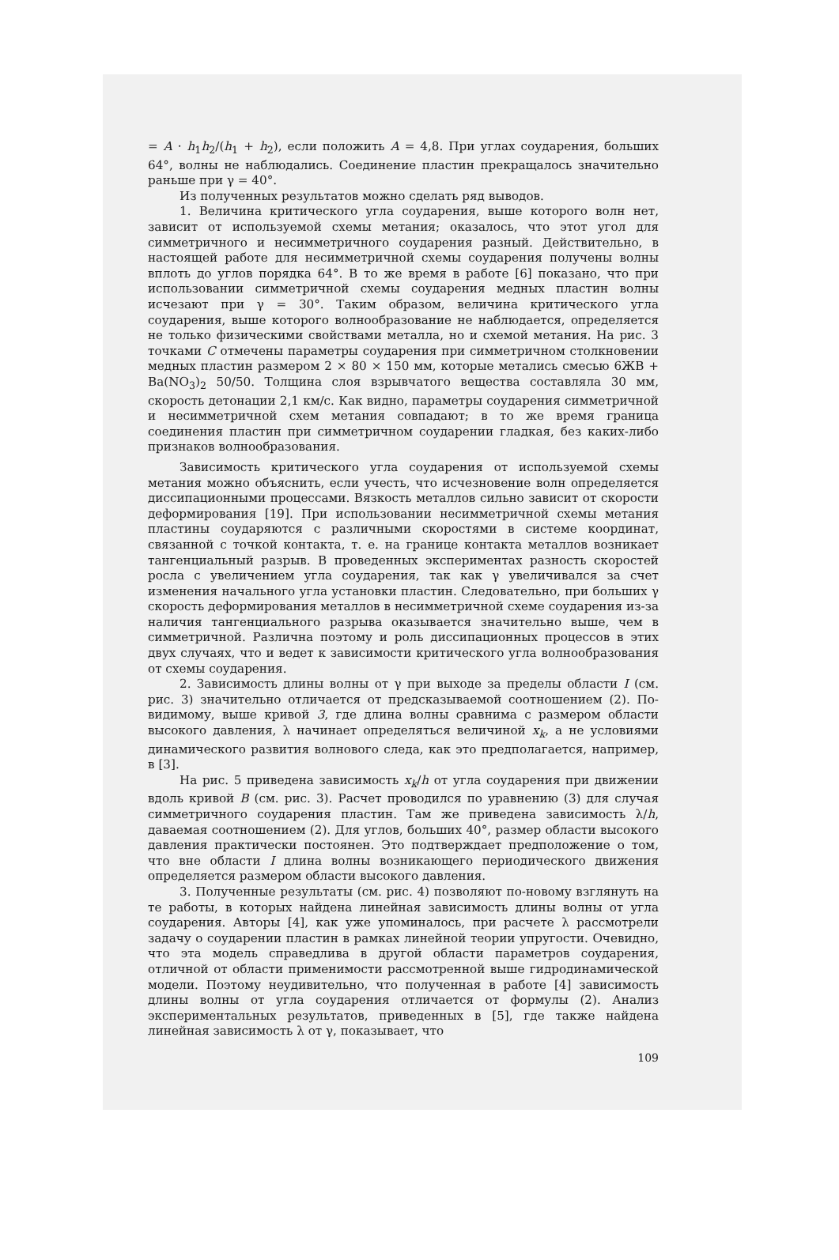= A · h<sub>1</sub>h<sub>2</sub>/(h<sub>1</sub> + h<sub>2</sub>), если положить A = 4,8. При углах соударения, больших 64°, волны не наблюдались. Соединение пластин прекращалось значительно раньше при γ = 40°.
Из полученных результатов можно сделать ряд выводов.
1. Величина критического угла соударения, выше которого волн нет, зависит от используемой схемы метания; оказалось, что этот угол для симметричного и несимметричного соударения разный. Действительно, в настоящей работе для несимметричной схемы соударения получены волны вплоть до углов порядка 64°. В то же время в работе [6] показано, что при использовании симметричной схемы соударения медных пластин волны исчезают при γ = 30°. Таким образом, величина критического угла соударения, выше которого волнообразование не наблюдается, определяется не только физическими свойствами металла, но и схемой метания. На рис. 3 точками C отмечены параметры соударения при симметричном столкновении медных пластин размером 2 × 80 × 150 мм, которые метались смесью 6ЖВ + Ba(NO<sub>3</sub>)<sub>2</sub> 50/50. Толщина слоя взрывчатого вещества составляла 30 мм, скорость детонации 2,1 км/с. Как видно, параметры соударения симметричной и несимметричной схем метания совпадают; в то же время граница соединения пластин при симметричном соударении гладкая, без каких-либо признаков волнообразования.
Зависимость критического угла соударения от используемой схемы метания можно объяснить, если учесть, что исчезновение волн определяется диссипационными процессами. Вязкость металлов сильно зависит от скорости деформирования [19]. При использовании несимметричной схемы метания пластины соударяются с различными скоростями в системе координат, связанной с точкой контакта, т. е. на границе контакта металлов возникает тангенциальный разрыв. В проведенных экспериментах разность скоростей росла с увеличением угла соударения, так как γ увеличивался за счет изменения начального угла установки пластин. Следовательно, при больших γ скорость деформирования металлов в несимметричной схеме соударения из-за наличия тангенциального разрыва оказывается значительно выше, чем в симметричной. Различна поэтому и роль диссипационных процессов в этих двух случаях, что и ведет к зависимости критического угла волнообразования от схемы соударения.
2. Зависимость длины волны от γ при выходе за пределы области I (см. рис. 3) значительно отличается от предсказываемой соотношением (2). По-видимому, выше кривой 3, где длина волны сравнима с размером области высокого давления, λ начинает определяться величиной x<sub>k</sub>, а не условиями динамического развития волнового следа, как это предполагается, например, в [3].
На рис. 5 приведена зависимость x<sub>k</sub>/h от угла соударения при движении вдоль кривой B (см. рис. 3). Расчет проводился по уравнению (3) для случая симметричного соударения пластин. Там же приведена зависимость λ/h, даваемая соотношением (2). Для углов, больших 40°, размер области высокого давления практически постоянен. Это подтверждает предположение о том, что вне области I длина волны возникающего периодического движения определяется размером области высокого давления.
3. Полученные результаты (см. рис. 4) позволяют по-новому взглянуть на те работы, в которых найдена линейная зависимость длины волны от угла соударения. Авторы [4], как уже упоминалось, при расчете λ рассмотрели задачу о соударении пластин в рамках линейной теории упругости. Очевидно, что эта модель справедлива в другой области параметров соударения, отличной от области применимости рассмотренной выше гидродинамической модели. Поэтому неудивительно, что полученная в работе [4] зависимость длины волны от угла соударения отличается от формулы (2). Анализ экспериментальных результатов, приведенных в [5], где также найдена линейная зависимость λ от γ, показывает, что
109